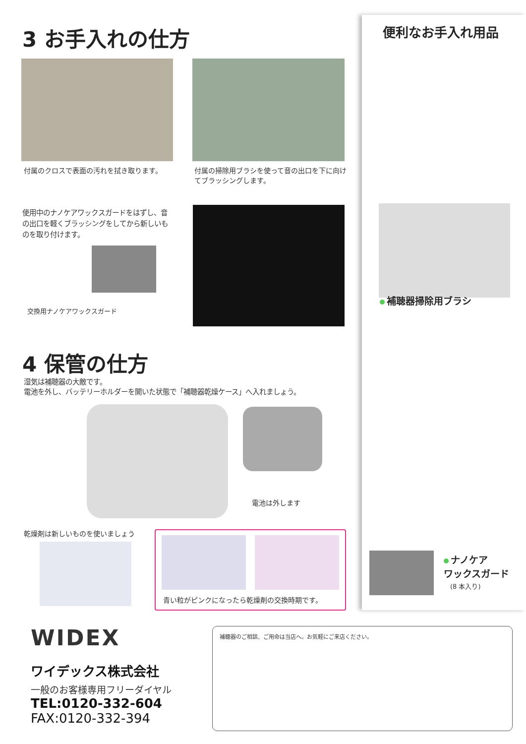3 お手入れの仕方
付属のクロスで表面の汚れを拭き取ります。
付属の掃除用ブラシを使って音の出口を下に向けてブラッシングします。
使用中のナノケアワックスガードをはずし、音の出口を軽くブラッシングをしてから新しいものを取り付けます。
交換用ナノケアワックスガード
4 保管の仕方
湿気は補聴器の大敵です。
電池を外し、バッテリーホルダーを開いた状態で「補聴器乾燥ケース」へ入れましょう。
電池は外します
乾燥剤は新しいものを使いましょう 青い粒がピンクになったら乾燥剤の交換時期です。
便利なお手入れ用品
補聴器掃除用ブラシ
ナノケア
ワックスガード
(8 本入り)
WIDEX
ワイデックス株式会社
一般のお客様専用フリーダイヤル
TEL:0120-332-604
FAX:0120-332-394
補聴器のご相談、ご用命は当店へ。お気軽にご来店ください。